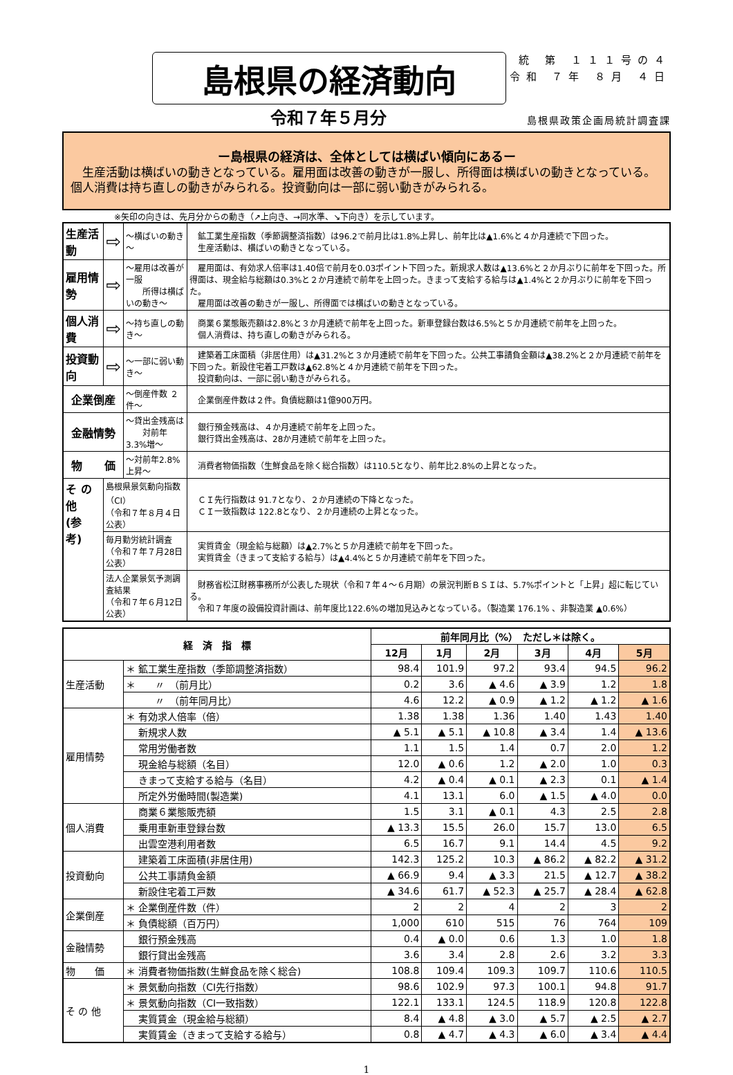島根県の経済動向
令和７年５月分
統 第 １１１号の４
令和 ７年 ８月 ４日
島根県政策企画局統計調査課
ー島根県の経済は、全体としては横ばい傾向にあるー
　生産活動は横ばいの動きとなっている。雇用面は改善の動きが一服し、所得面は横ばいの動きとなっている。個人消費は持ち直しの動きがみられる。投資動向は一部に弱い動きがみられる。
※矢印の向きは、先月分からの動き（↗上向き、→同水準、↘下向き）を示しています。
| 生産活動 | ⇨ | ～横ばいの動き～ | 鉱工業生産指数（季節調整済指数）は96.2で前月比は1.8%上昇し、前年比は▲1.6%と４か月連続で下回った。 生産活動は、横ばいの動きとなっている。 |
| 雇用情勢 | ⇨ | ～雇用は改善が一服 所得は横ばいの動き～ | 雇用面は、有効求人倍率は1.40倍で前月を0.03ポイント下回った。新規求人数は▲13.6%と２か月ぶりに前年を下回った。所得面は、現金給与総額は0.3%と２か月連続で前年を上回った。きまって支給する給与は▲1.4%と２か月ぶりに前年を下回った。 雇用面は改善の動きが一服し、所得面では横ばいの動きとなっている。 |
| 個人消費 | ⇨ | ～持ち直しの動き～ | 商業６業態販売額は2.8%と３か月連続で前年を上回った。新車登録台数は6.5%と５か月連続で前年を上回った。 個人消費は、持ち直しの動きがみられる。 |
| 投資動向 | ⇨ | ～一部に弱い動き～ | 建築着工床面積（非居住用）は▲31.2%と３か月連続で前年を下回った。公共工事請負金額は▲38.2%と２か月連続で前年を下回った。新設住宅着工戸数は▲62.8%と４か月連続で前年を下回った。 投資動向は、一部に弱い動きがみられる。 |
| 企業倒産 | | ～倒産件数 ２件～ | 企業倒産件数は２件。負債総額は1億900万円。 |
| 金融情勢 | | ～貸出金残高は 対前年3.3%増～ | 銀行預金残高は、４か月連続で前年を上回った。 銀行貸出金残高は、28か月連続で前年を上回った。 |
| 物 価 | | ～対前年2.8%上昇～ | 消費者物価指数（生鮮食品を除く総合指数）は110.5となり、前年比2.8%の上昇となった。 |
| そ の 他 (参 考) | 島根県景気動向指数（CI） （令和７年８月４日公表） | | ＣＩ先行指数は 91.7となり、２か月連続の下降となった。 ＣＩ一致指数は 122.8となり、２か月連続の上昇となった。 |
| | 毎月勤労統計調査 （令和７年７月28日公表） | | 実質賃金（現金給与総額）は▲2.7%と５か月連続で前年を下回った。 実質賃金（きまって支給する給与）は▲4.4%と５か月連続で前年を下回った。 |
| | 法人企業景気予測調査結果 （令和７年６月12日公表） | | 財務省松江財務事務所が公表した現状（令和７年４～６月期）の景況判断ＢＳＩは、5.7%ポイントと「上昇」超に転じている。 令和７年度の設備投資計画は、前年度比122.6%の増加見込みとなっている。（製造業 176.1% 、非製造業 ▲0.6%） |
| 経 済 指 標 | | 前年同月比（%） ただし＊は除く。 | | | | | |
| --- | --- | --- | --- | --- | --- | --- | --- |
| | | 12月 | 1月 | 2月 | 3月 | 4月 | 5月 |
| 生産活動 | ＊ 鉱工業生産指数（季節調整済指数） | 98.4 | 101.9 | 97.2 | 93.4 | 94.5 | 96.2 |
| | ＊ 〃 （前月比） | 0.2 | 3.6 | ▲ 4.6 | ▲ 3.9 | 1.2 | 1.8 |
| | 〃 （前年同月比） | 4.6 | 12.2 | ▲ 0.9 | ▲ 1.2 | ▲ 1.2 | ▲ 1.6 |
| 雇用情勢 | ＊ 有効求人倍率（倍） | 1.38 | 1.38 | 1.36 | 1.40 | 1.43 | 1.40 |
| | 新規求人数 | ▲ 5.1 | ▲ 5.1 | ▲ 10.8 | ▲ 3.4 | 1.4 | ▲ 13.6 |
| | 常用労働者数 | 1.1 | 1.5 | 1.4 | 0.7 | 2.0 | 1.2 |
| | 現金給与総額（名目） | 12.0 | ▲ 0.6 | 1.2 | ▲ 2.0 | 1.0 | 0.3 |
| | きまって支給する給与（名目） | 4.2 | ▲ 0.4 | ▲ 0.1 | ▲ 2.3 | 0.1 | ▲ 1.4 |
| | 所定外労働時間(製造業) | 4.1 | 13.1 | 6.0 | ▲ 1.5 | ▲ 4.0 | 0.0 |
| 個人消費 | 商業６業態販売額 | 1.5 | 3.1 | ▲ 0.1 | 4.3 | 2.5 | 2.8 |
| | 乗用車新車登録台数 | ▲ 13.3 | 15.5 | 26.0 | 15.7 | 13.0 | 6.5 |
| | 出雲空港利用者数 | 6.5 | 16.7 | 9.1 | 14.4 | 4.5 | 9.2 |
| 投資動向 | 建築着工床面積(非居住用) | 142.3 | 125.2 | 10.3 | ▲ 86.2 | ▲ 82.2 | ▲ 31.2 |
| | 公共工事請負金額 | ▲ 66.9 | 9.4 | ▲ 3.3 | 21.5 | ▲ 12.7 | ▲ 38.2 |
| | 新設住宅着工戸数 | ▲ 34.6 | 61.7 | ▲ 52.3 | ▲ 25.7 | ▲ 28.4 | ▲ 62.8 |
| 企業倒産 | ＊ 企業倒産件数（件） | 2 | 2 | 4 | 2 | 3 | 2 |
| | ＊ 負債総額（百万円） | 1,000 | 610 | 515 | 76 | 764 | 109 |
| 金融情勢 | 銀行預金残高 | 0.4 | ▲ 0.0 | 0.6 | 1.3 | 1.0 | 1.8 |
| | 銀行貸出金残高 | 3.6 | 3.4 | 2.8 | 2.6 | 3.2 | 3.3 |
| 物 価 | ＊ 消費者物価指数(生鮮食品を除く総合) | 108.8 | 109.4 | 109.3 | 109.7 | 110.6 | 110.5 |
| そ の 他 | ＊ 景気動向指数（CI先行指数） | 98.6 | 102.9 | 97.3 | 100.1 | 94.8 | 91.7 |
| | ＊ 景気動向指数（CI一致指数） | 122.1 | 133.1 | 124.5 | 118.9 | 120.8 | 122.8 |
| | 実質賃金（現金給与総額） | 8.4 | ▲ 4.8 | ▲ 3.0 | ▲ 5.7 | ▲ 2.5 | ▲ 2.7 |
| | 実質賃金（きまって支給する給与） | 0.8 | ▲ 4.7 | ▲ 4.3 | ▲ 6.0 | ▲ 3.4 | ▲ 4.4 |
1